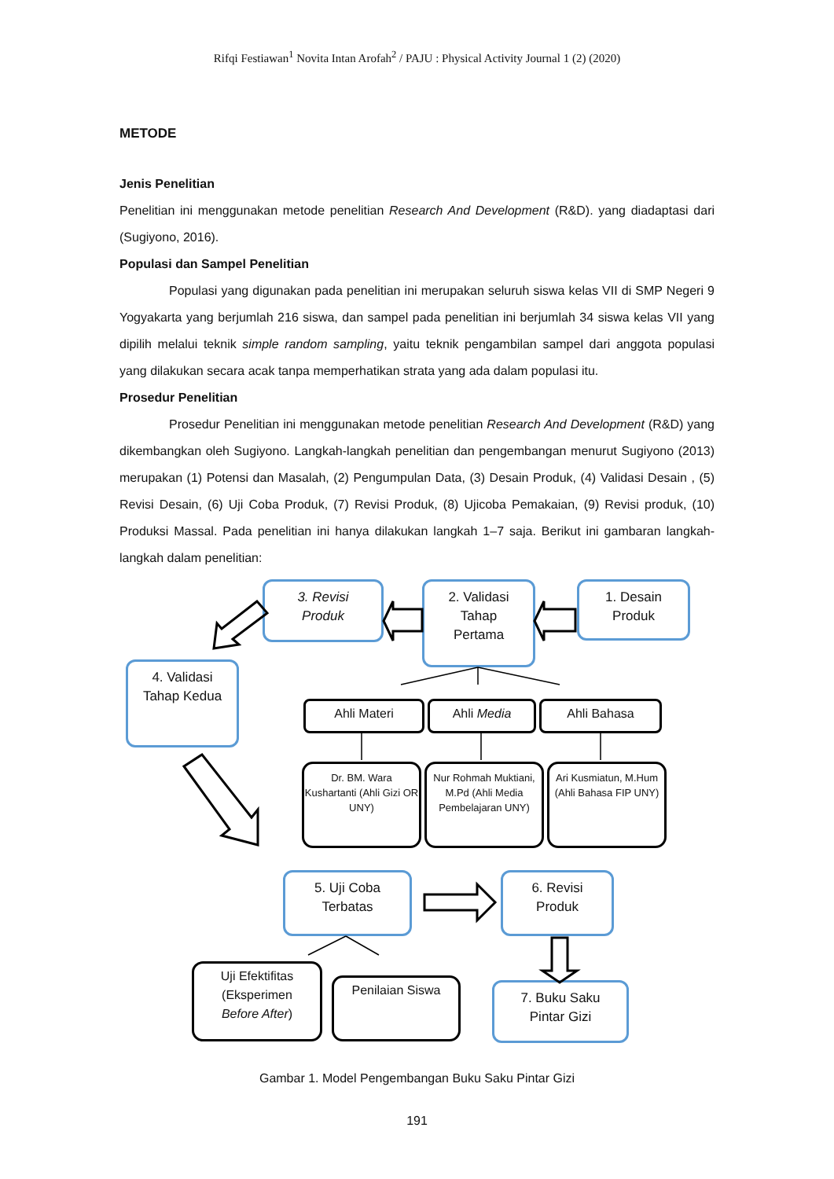Rifqi Festiawan<sup>1</sup> Novita Intan Arofah<sup>2</sup> / PAJU : Physical Activity Journal 1 (2) (2020)
METODE
Jenis Penelitian
Penelitian ini menggunakan metode penelitian Research And Development (R&D). yang diadaptasi dari (Sugiyono, 2016).
Populasi dan Sampel Penelitian
Populasi yang digunakan pada penelitian ini merupakan seluruh siswa kelas VII di SMP Negeri 9 Yogyakarta yang berjumlah 216 siswa, dan sampel pada penelitian ini berjumlah 34 siswa kelas VII yang dipilih melalui teknik simple random sampling, yaitu teknik pengambilan sampel dari anggota populasi yang dilakukan secara acak tanpa memperhatikan strata yang ada dalam populasi itu.
Prosedur Penelitian
Prosedur Penelitian ini menggunakan metode penelitian Research And Development (R&D) yang dikembangkan oleh Sugiyono. Langkah-langkah penelitian dan pengembangan menurut Sugiyono (2013) merupakan (1) Potensi dan Masalah, (2) Pengumpulan Data, (3) Desain Produk, (4) Validasi Desain , (5) Revisi Desain, (6) Uji Coba Produk, (7) Revisi Produk, (8) Ujicoba Pemakaian, (9) Revisi produk, (10) Produksi Massal. Pada penelitian ini hanya dilakukan langkah 1–7 saja. Berikut ini gambaran langkah-langkah dalam penelitian:
1. Desain
Produk
2. Validasi
Tahap
Pertama
3. Revisi
Produk
4. Validasi
Tahap Kedua
Ahli Materi Ahli Media Ahli Bahasa
Dr. BM. Wara Kushartanti (Ahli Gizi OR UNY)
Nur Rohmah Muktiani, M.Pd (Ahli Media Pembelajaran UNY)
Ari Kusmiatun, M.Hum (Ahli Bahasa FIP UNY)
5. Uji Coba
Terbatas
6. Revisi
Produk
Uji Efektifitas
(Eksperimen
Before After)
Penilaian Siswa
7. Buku Saku
Pintar Gizi
Gambar 1. Model Pengembangan Buku Saku Pintar Gizi
191